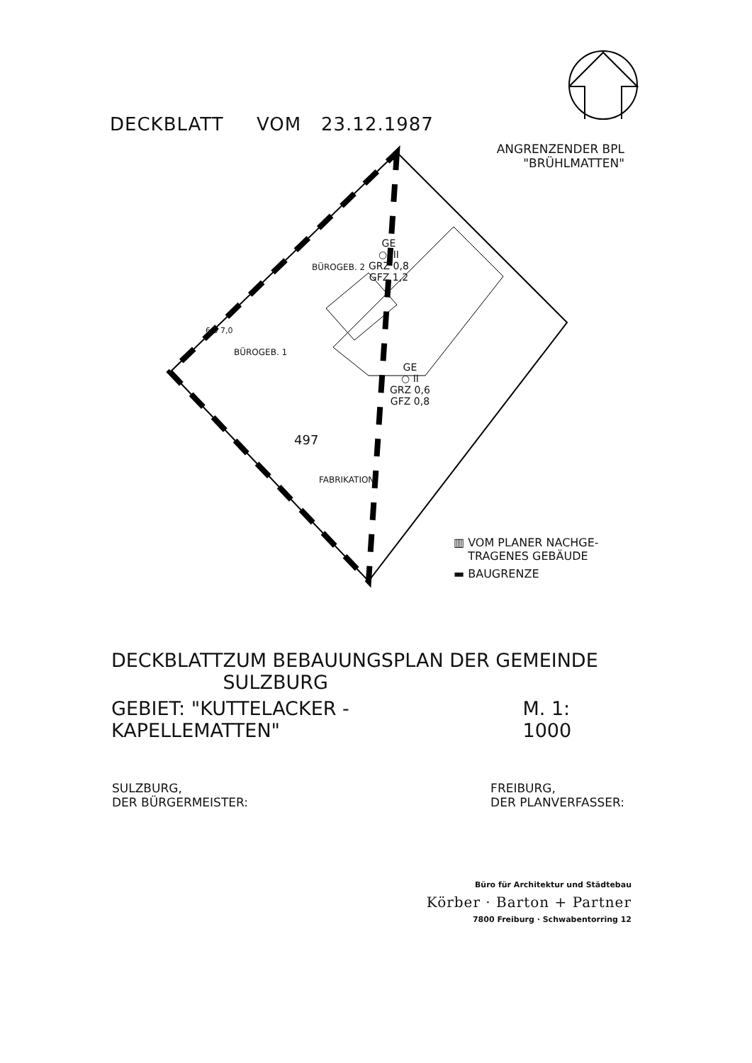DECKBLATT VOM 23.12.1987
ANGRENZENDER BPL
"BRÜHLMATTEN"
GE
○ III
GRZ 0,8
GFZ 1,2
GE
○ II
GRZ 0,6
GFZ 0,8
BÜROGEB. 2
BÜROGEB. 1
497
FABRIKATION
6,0 7,0
▥ VOM PLANER NACHGE-
TRAGENES GEBÄUDE
▬ BAUGRENZE
DECKBLATT ZUM BEBAUUNGSPLAN DER GEMEINDE SULZBURG
GEBIET: "KUTTELACKER - KAPELLEMATTEN" M. 1: 1000
SULZBURG,
DER BÜRGERMEISTER:
FREIBURG,
DER PLANVERFASSER:
Büro für Architektur und Städtebau
Körber · Barton + Partner
7800 Freiburg · Schwabentorring 12